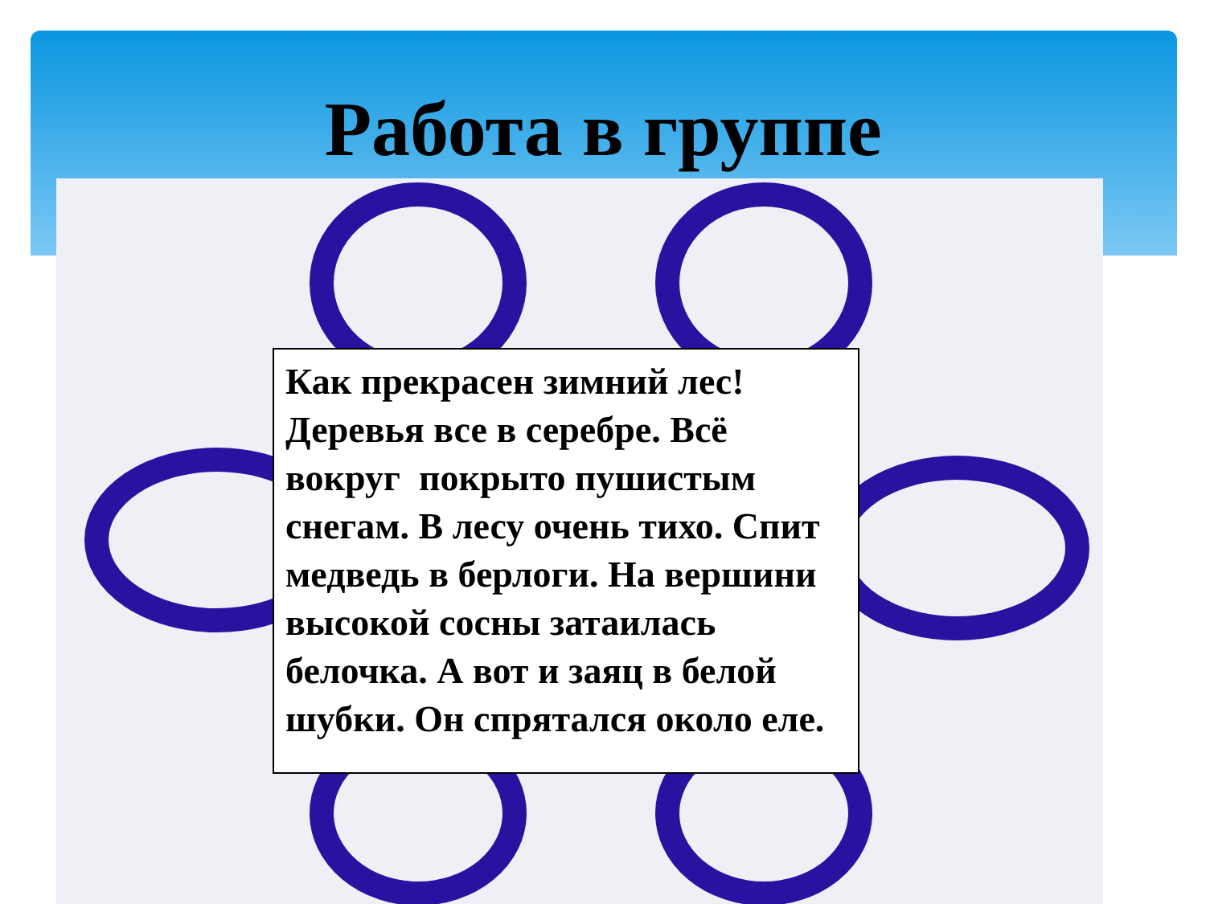Работа в группе
Как прекрасен зимний лес! Деревья все в серебре. Всё вокруг покрыто пушистым снегам. В лесу очень тихо. Спит медведь в берлоги. На вершини высокой сосны затаилась белочка. А вот и заяц в белой шубки. Он спрятался около еле.